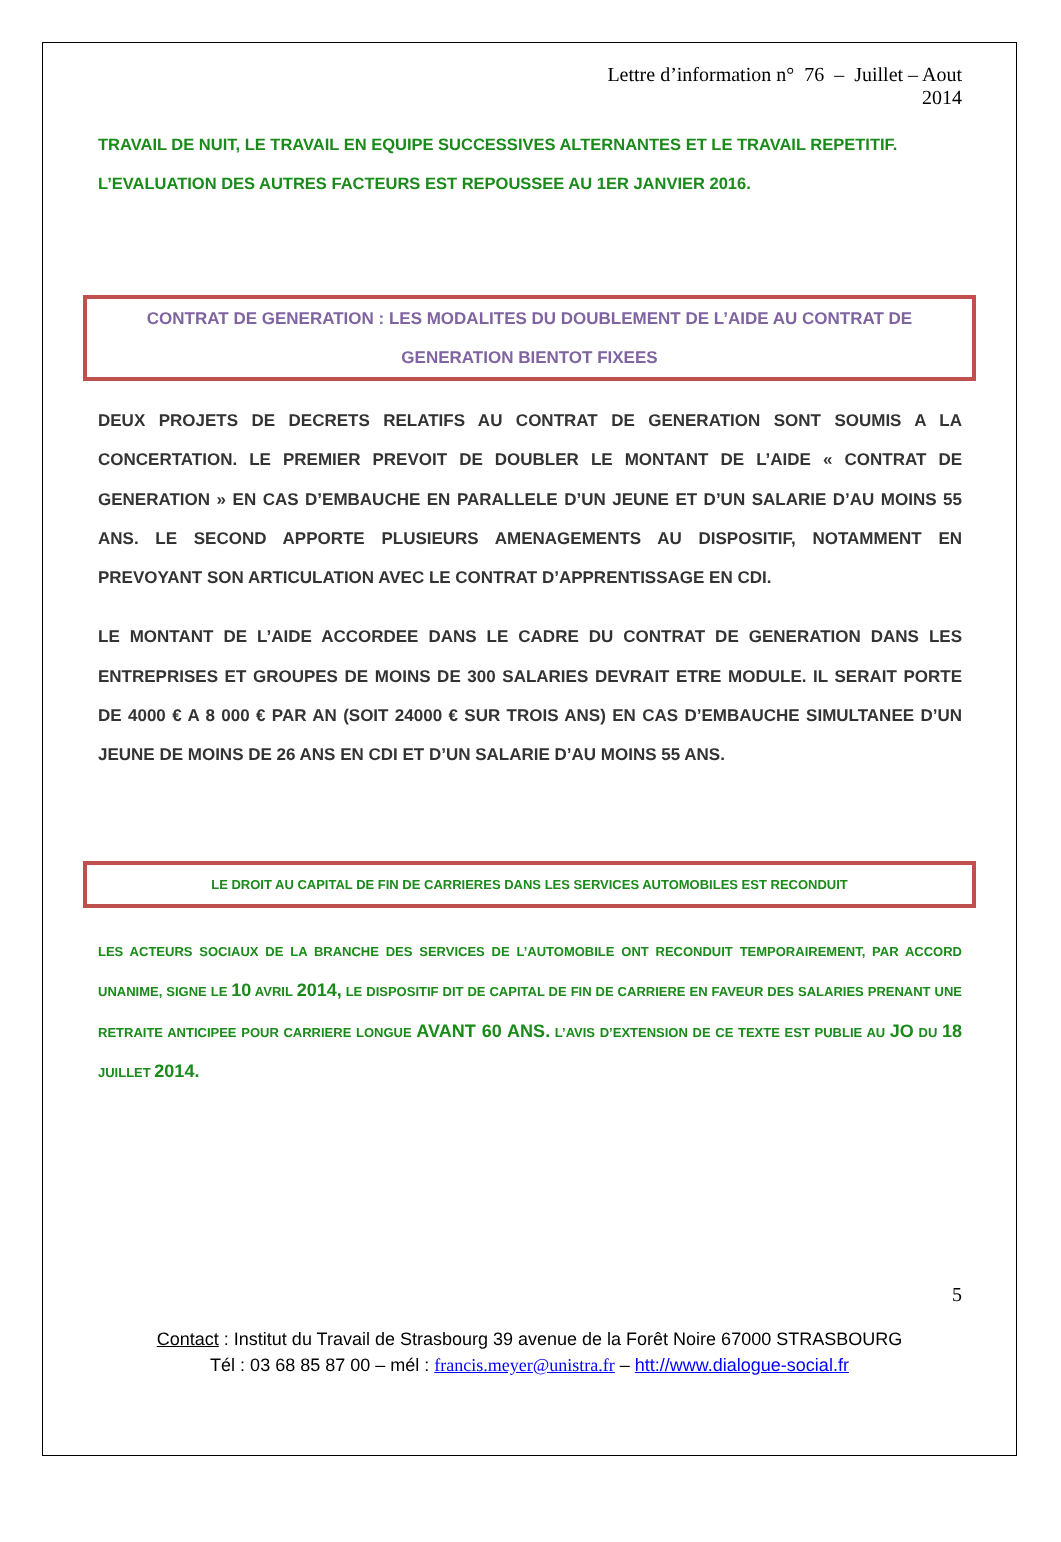Lettre d’information n° 76 – Juillet – Aout
2014
TRAVAIL DE NUIT, LE TRAVAIL EN EQUIPE SUCCESSIVES ALTERNANTES ET LE TRAVAIL REPETITIF.
L’EVALUATION DES AUTRES FACTEURS EST REPOUSSEE AU 1ER JANVIER 2016.
CONTRAT DE GENERATION : LES MODALITES DU DOUBLEMENT DE L’AIDE AU CONTRAT DE GENERATION BIENTOT FIXEES
DEUX PROJETS DE DECRETS RELATIFS AU CONTRAT DE GENERATION SONT SOUMIS A LA CONCERTATION. LE PREMIER PREVOIT DE DOUBLER LE MONTANT DE L’AIDE « CONTRAT DE GENERATION » EN CAS D’EMBAUCHE EN PARALLELE D’UN JEUNE ET D’UN SALARIE D’AU MOINS 55 ANS. LE SECOND APPORTE PLUSIEURS AMENAGEMENTS AU DISPOSITIF, NOTAMMENT EN PREVOYANT SON ARTICULATION AVEC LE CONTRAT D’APPRENTISSAGE EN CDI.
LE MONTANT DE L’AIDE ACCORDEE DANS LE CADRE DU CONTRAT DE GENERATION DANS LES ENTREPRISES ET GROUPES DE MOINS DE 300 SALARIES DEVRAIT ETRE MODULE. IL SERAIT PORTE DE 4000 € A 8 000 € PAR AN (SOIT 24000 € SUR TROIS ANS) EN CAS D’EMBAUCHE SIMULTANEE D’UN JEUNE DE MOINS DE 26 ANS EN CDI ET D’UN SALARIE D’AU MOINS 55 ANS.
LE DROIT AU CAPITAL DE FIN DE CARRIERES DANS LES SERVICES AUTOMOBILES EST RECONDUIT
LES ACTEURS SOCIAUX DE LA BRANCHE DES SERVICES DE L’AUTOMOBILE ONT RECONDUIT TEMPORAIREMENT, PAR ACCORD UNANIME, SIGNE LE 10 AVRIL 2014, LE DISPOSITIF DIT DE CAPITAL DE FIN DE CARRIERE EN FAVEUR DES SALARIES PRENANT UNE RETRAITE ANTICIPEE POUR CARRIERE LONGUE AVANT 60 ANS. L’AVIS D’EXTENSION DE CE TEXTE EST PUBLIE AU JO DU 18 JUILLET 2014.
5
Contact : Institut du Travail de Strasbourg 39 avenue de la Forêt Noire 67000 STRASBOURG
Tél : 03 68 85 87 00 – mél : francis.meyer@unistra.fr – htt://www.dialogue-social.fr